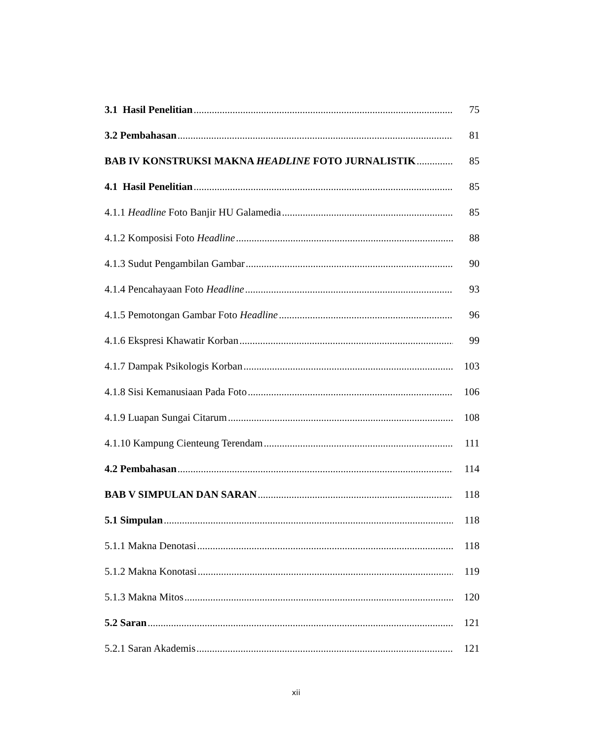3.1 Hasil Penelitian 75
3.2 Pembahasan 81
BAB IV KONSTRUKSI MAKNA HEADLINE FOTO JURNALISTIK 85
4.1 Hasil Penelitian 85
4.1.1 Headline Foto Banjir HU Galamedia 85
4.1.2 Komposisi Foto Headline 88
4.1.3 Sudut Pengambilan Gambar 90
4.1.4 Pencahayaan Foto Headline 93
4.1.5 Pemotongan Gambar Foto Headline 96
4.1.6 Ekspresi Khawatir Korban 99
4.1.7 Dampak Psikologis Korban 103
4.1.8 Sisi Kemanusiaan Pada Foto 106
4.1.9 Luapan Sungai Citarum 108
4.1.10 Kampung Cienteung Terendam 111
4.2 Pembahasan 114
BAB V SIMPULAN DAN SARAN 118
5.1 Simpulan 118
5.1.1 Makna Denotasi 118
5.1.2 Makna Konotasi 119
5.1.3 Makna Mitos 120
5.2 Saran 121
5.2.1 Saran Akademis 121
xii